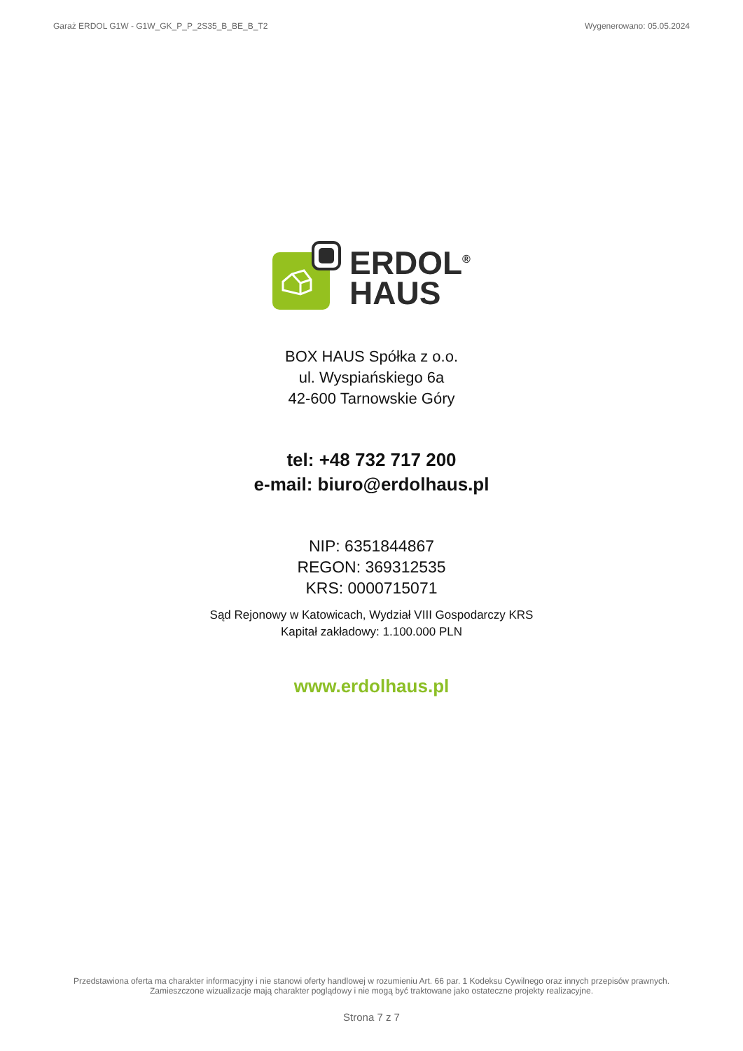Garaż ERDOL G1W - G1W_GK_P_P_2S35_B_BE_B_T2 Wygenerowano: 05.05.2024
ERDOL<sup>®</sup>
HAUS
BOX HAUS Spółka z o.o.
ul. Wyspiańskiego 6a
42-600 Tarnowskie Góry
tel: +48 732 717 200
e-mail: biuro@erdolhaus.pl
NIP: 6351844867
REGON: 369312535
KRS: 0000715071
Sąd Rejonowy w Katowicach, Wydział VIII Gospodarczy KRS
Kapitał zakładowy: 1.100.000 PLN
www.erdolhaus.pl
Przedstawiona oferta ma charakter informacyjny i nie stanowi oferty handlowej w rozumieniu Art. 66 par. 1 Kodeksu Cywilnego oraz innych przepisów prawnych. Zamieszczone wizualizacje mają charakter poglądowy i nie mogą być traktowane jako ostateczne projekty realizacyjne.
Strona 7 z 7